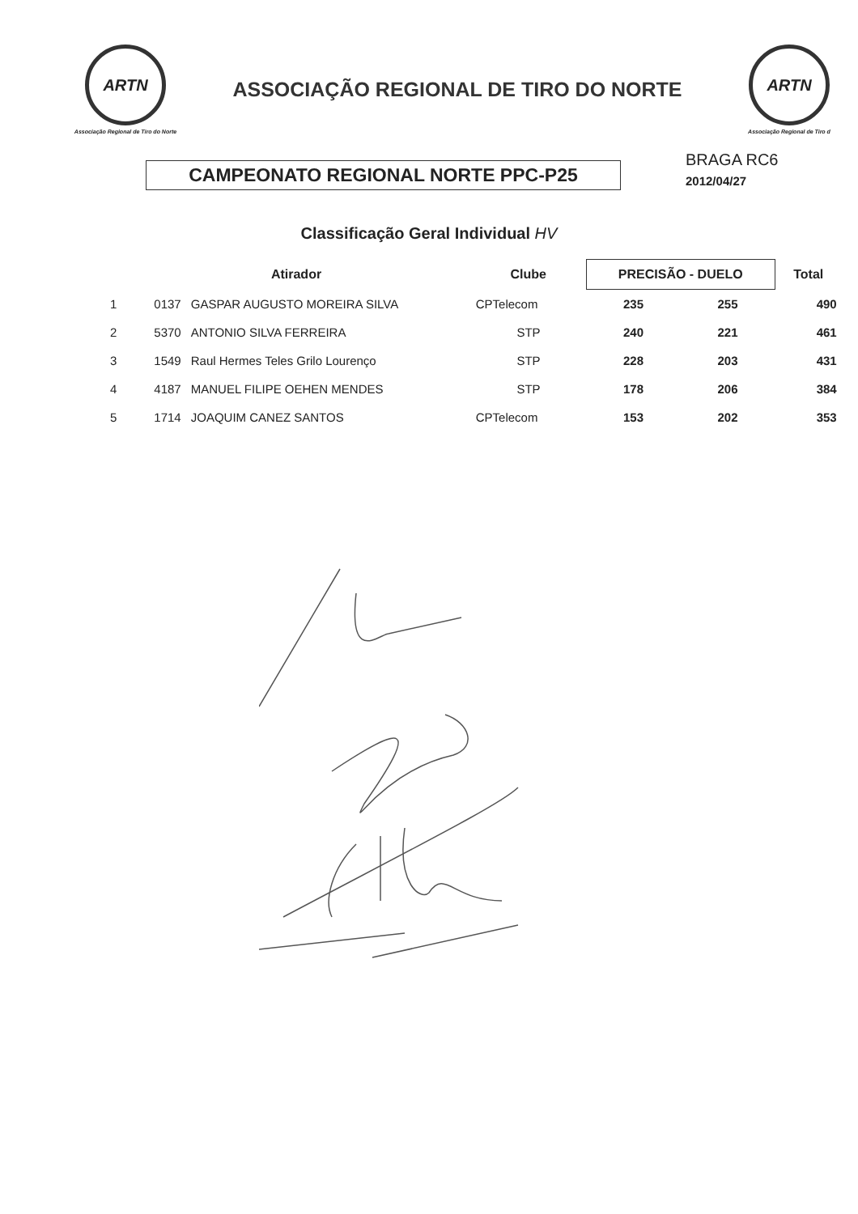ARTN
Associação Regional de Tiro do Norte
ASSOCIAÇÃO REGIONAL DE TIRO DO NORTE
ARTN
Associação Regional de Tiro d
CAMPEONATO REGIONAL NORTE PPC-P25
BRAGA RC6
2012/04/27
Classificação Geral Individual HV
| | Atirador | | Clube | PRECISÃO - DUELO | | Total |
| --- | --- | --- | --- | --- | --- | --- |
| 1 | 0137 | GASPAR AUGUSTO MOREIRA SILVA | CPTelecom | 235 | 255 | 490 |
| 2 | 5370 | ANTONIO SILVA FERREIRA | STP | 240 | 221 | 461 |
| 3 | 1549 | Raul Hermes Teles Grilo Lourenço | STP | 228 | 203 | 431 |
| 4 | 4187 | MANUEL FILIPE OEHEN MENDES | STP | 178 | 206 | 384 |
| 5 | 1714 | JOAQUIM CANEZ SANTOS | CPTelecom | 153 | 202 | 353 |